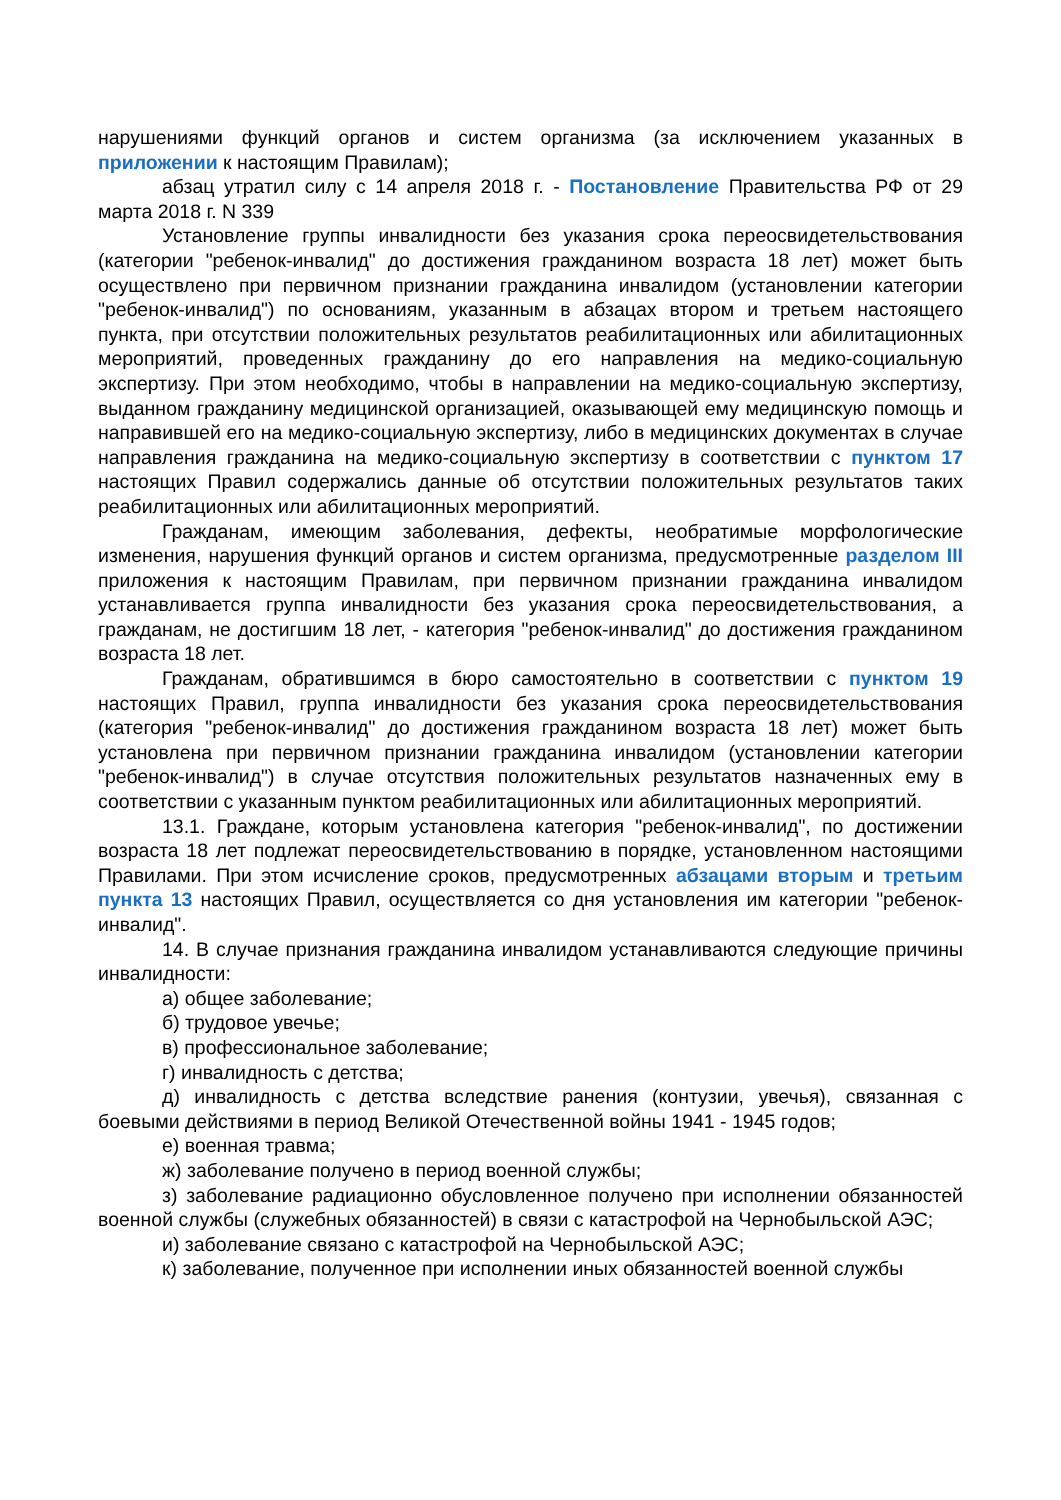нарушениями функций органов и систем организма (за исключением указанных в приложении к настоящим Правилам);
абзац утратил силу с 14 апреля 2018 г. - Постановление Правительства РФ от 29 марта 2018 г. N 339
Установление группы инвалидности без указания срока переосвидетельствования (категории "ребенок-инвалид" до достижения гражданином возраста 18 лет) может быть осуществлено при первичном признании гражданина инвалидом (установлении категории "ребенок-инвалид") по основаниям, указанным в абзацах втором и третьем настоящего пункта, при отсутствии положительных результатов реабилитационных или абилитационных мероприятий, проведенных гражданину до его направления на медико-социальную экспертизу. При этом необходимо, чтобы в направлении на медико-социальную экспертизу, выданном гражданину медицинской организацией, оказывающей ему медицинскую помощь и направившей его на медико-социальную экспертизу, либо в медицинских документах в случае направления гражданина на медико-социальную экспертизу в соответствии с пунктом 17 настоящих Правил содержались данные об отсутствии положительных результатов таких реабилитационных или абилитационных мероприятий.
Гражданам, имеющим заболевания, дефекты, необратимые морфологические изменения, нарушения функций органов и систем организма, предусмотренные разделом III приложения к настоящим Правилам, при первичном признании гражданина инвалидом устанавливается группа инвалидности без указания срока переосвидетельствования, а гражданам, не достигшим 18 лет, - категория "ребенок-инвалид" до достижения гражданином возраста 18 лет.
Гражданам, обратившимся в бюро самостоятельно в соответствии с пунктом 19 настоящих Правил, группа инвалидности без указания срока переосвидетельствования (категория "ребенок-инвалид" до достижения гражданином возраста 18 лет) может быть установлена при первичном признании гражданина инвалидом (установлении категории "ребенок-инвалид") в случае отсутствия положительных результатов назначенных ему в соответствии с указанным пунктом реабилитационных или абилитационных мероприятий.
13.1. Граждане, которым установлена категория "ребенок-инвалид", по достижении возраста 18 лет подлежат переосвидетельствованию в порядке, установленном настоящими Правилами. При этом исчисление сроков, предусмотренных абзацами вторым и третьим пункта 13 настоящих Правил, осуществляется со дня установления им категории "ребенок-инвалид".
14. В случае признания гражданина инвалидом устанавливаются следующие причины инвалидности:
а) общее заболевание;
б) трудовое увечье;
в) профессиональное заболевание;
г) инвалидность с детства;
д) инвалидность с детства вследствие ранения (контузии, увечья), связанная с боевыми действиями в период Великой Отечественной войны 1941 - 1945 годов;
е) военная травма;
ж) заболевание получено в период военной службы;
з) заболевание радиационно обусловленное получено при исполнении обязанностей военной службы (служебных обязанностей) в связи с катастрофой на Чернобыльской АЭС;
и) заболевание связано с катастрофой на Чернобыльской АЭС;
к) заболевание, полученное при исполнении иных обязанностей военной службы